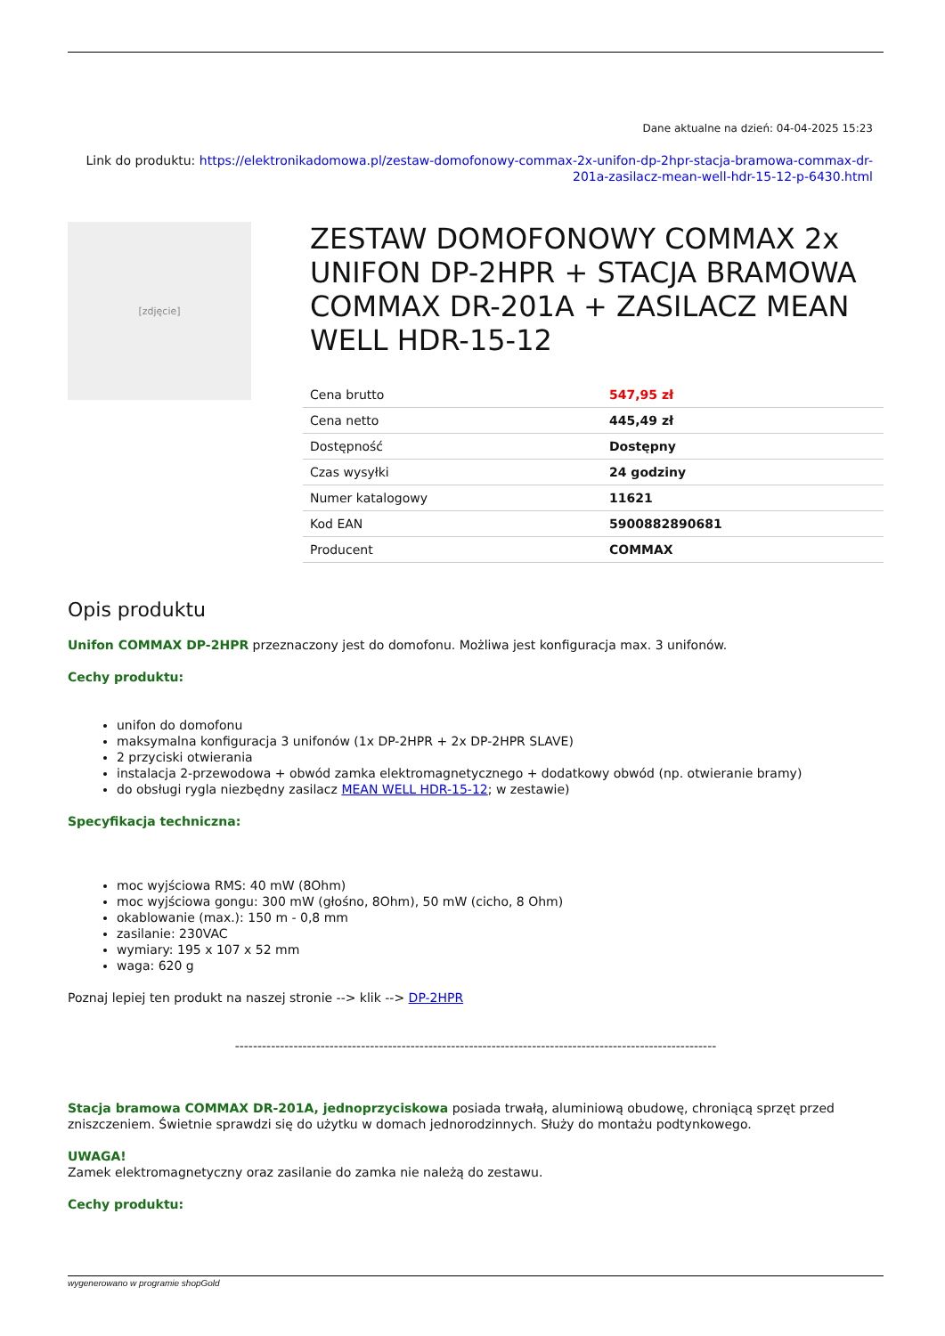Dane aktualne na dzień: 04-04-2025 15:23
Link do produktu: https://elektronikadomowa.pl/zestaw-domofonowy-commax-2x-unifon-dp-2hpr-stacja-bramowa-commax-dr-201a-zasilacz-mean-well-hdr-15-12-p-6430.html
[zdjęcie]
ZESTAW DOMOFONOWY COMMAX 2x UNIFON DP-2HPR + STACJA BRAMOWA COMMAX DR-201A + ZASILACZ MEAN WELL HDR-15-12
| Cena brutto | 547,95 zł |
| Cena netto | 445,49 zł |
| Dostępność | Dostępny |
| Czas wysyłki | 24 godziny |
| Numer katalogowy | 11621 |
| Kod EAN | 5900882890681 |
| Producent | COMMAX |
Opis produktu
Unifon COMMAX DP-2HPR przeznaczony jest do domofonu. Możliwa jest konfiguracja max. 3 unifonów.
Cechy produktu:
unifon do domofonu
maksymalna konfiguracja 3 unifonów (1x DP-2HPR + 2x DP-2HPR SLAVE)
2 przyciski otwierania
instalacja 2-przewodowa + obwód zamka elektromagnetycznego + dodatkowy obwód (np. otwieranie bramy)
do obsługi rygla niezbędny zasilacz MEAN WELL HDR-15-12; w zestawie)
Specyfikacja techniczna:
moc wyjściowa RMS: 40 mW (8Ohm)
moc wyjściowa gongu: 300 mW (głośno, 8Ohm), 50 mW (cicho, 8 Ohm)
okablowanie (max.): 150 m - 0,8 mm
zasilanie: 230VAC
wymiary: 195 x 107 x 52 mm
waga: 620 g
Poznaj lepiej ten produkt na naszej stronie --> klik --> DP-2HPR
-----------------------------------------------------------------------------------------------------------
Stacja bramowa COMMAX DR-201A, jednoprzyciskowa posiada trwałą, aluminiową obudowę, chroniącą sprzęt przed zniszczeniem. Świetnie sprawdzi się do użytku w domach jednorodzinnych. Służy do montażu podtynkowego.
UWAGA!
Zamek elektromagnetyczny oraz zasilanie do zamka nie należą do zestawu.
Cechy produktu:
wygenerowano w programie shopGold